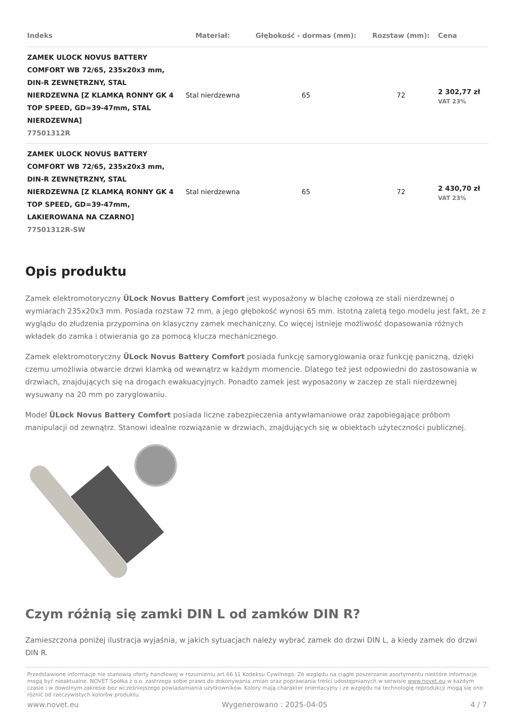| Indeks | Materiał: | Głębokość - dormas (mm): | Rozstaw (mm): | Cena |
| --- | --- | --- | --- | --- |
| ZAMEK ULOCK NOVUS BATTERY COMFORT WB 72/65, 235x20x3 mm, DIN-R ZEWNĘTRZNY, STAL NIERDZEWNA [Z KLAMKĄ RONNY GK 4 TOP SPEED, GD=39-47mm, STAL NIERDZEWNA] 77501312R | Stal nierdzewna | 65 | 72 | 2 302,77 zł VAT 23% |
| ZAMEK ULOCK NOVUS BATTERY COMFORT WB 72/65, 235x20x3 mm, DIN-R ZEWNĘTRZNY, STAL NIERDZEWNA [Z KLAMKĄ RONNY GK 4 TOP SPEED, GD=39-47mm, LAKIEROWANA NA CZARNO] 77501312R-SW | Stal nierdzewna | 65 | 72 | 2 430,70 zł VAT 23% |
Opis produktu
Zamek elektromotoryczny ÜLock Novus Battery Comfort jest wyposażony w blachę czołową ze stali nierdzewnej o wymiarach 235x20x3 mm. Posiada rozstaw 72 mm, a jego głębokość wynosi 65 mm. Istotną zaletą tego modelu jest fakt, że z wyglądu do złudzenia przypomina on klasyczny zamek mechaniczny. Co więcej istnieje możliwość dopasowania różnych wkładek do zamka i otwierania go za pomocą klucza mechanicznego.
Zamek elektromotoryczny ÜLock Novus Battery Comfort posiada funkcję samoryglowania oraz funkcję paniczną, dzięki czemu umożliwia otwarcie drzwi klamką od wewnątrz w każdym momencie. Dlatego też jest odpowiedni do zastosowania w drzwiach, znajdujących się na drogach ewakuacyjnych. Ponadto zamek jest wyposażony w zaczep ze stali nierdzewnej wysuwany na 20 mm po zaryglowaniu.
Model ÜLock Novus Battery Comfort posiada liczne zabezpieczenia antywłamaniowe oraz zapobiegające próbom manipulacji od zewnątrz. Stanowi idealne rozwiązanie w drzwiach, znajdujących się w obiektach użyteczności publicznej.
Czym różnią się zamki DIN L od zamków DIN R?
Zamieszczona poniżej ilustracja wyjaśnia, w jakich sytuacjach należy wybrać zamek do drzwi DIN L, a kiedy zamek do drzwi DIN R.
Przedstawione informacje nie stanowią oferty handlowej w rozumieniu art.66 §1 Kodeksu Cywilnego. Ze względu na ciągłe poszerzanie asortymentu niektóre informacje mogą być nieaktualne. NOVET Spółka z o.o. zastrzega sobie prawo do dokonywania zmian oraz poprawiania treści udostępnianych w serwisie www.novet.eu w każdym czasie i w dowolnym zakresie bez wcześniejszego powiadamiania użytkowników. Kolory mają charakter orientacyjny i ze względu na technologię reprodukcji mogą się one różnić od rzeczywistych kolorów produktu.
www.novet.eu Wygenerowano : 2025-04-05 4 / 7